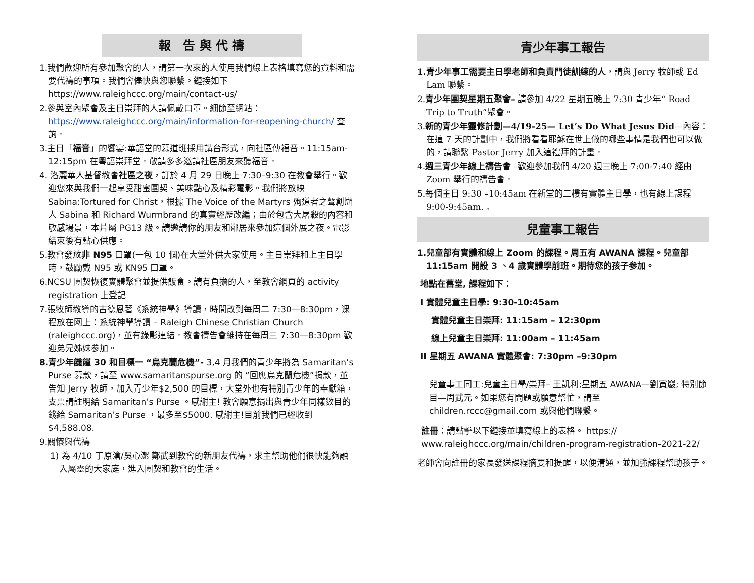報　告 與 代 禱
1.我們歡迎所有參加聚會的人，請第一次來的人使用我們線上表格填寫您的資料和需要代禱的事項。我們會儘快與您聯繫。鏈接如下 https://www.raleighccc.org/main/contact-us/
2.參與室內聚會及主日崇拜的人請佩戴口罩。細節至網站： https://www.raleighccc.org/main/information-for-reopening-church/ 查詢。
3.主日「福音」的饗宴:華語堂的慕道班採用講台形式，向社區傳福音。11:15am-12:15pm 在粵語崇拜堂。敬請多多邀請社區朋友來聽福音。
4. 洛麗華人基督教會社區之夜，訂於 4 月 29 日晚上 7:30–9:30 在教會舉行。歡迎您來與我們一起享受甜蜜團契、美味點心及精彩電影。我們將放映 Sabina:Tortured for Christ，根據 The Voice of the Martyrs 殉道者之聲創辦人 Sabina 和 Richard Wurmbrand 的真實經歷改編；由於包含大屠殺的內容和敏感場景，本片屬 PG13 級。請邀請你的朋友和鄰居來參加這個外展之夜。電影結束後有點心供應。
5.教會發放非 N95 口罩(一包 10 個)在大堂外供大家使用。主日崇拜和上主日學時，鼓勵戴 N95 或 KN95 口罩。
6.NCSU 團契恢復實體聚會並提供飯食。請有負擔的人，至教會網頁的 activity registration 上登記
7.張牧師教導的古德恩著《系統神學》導讀，時間改到每周二 7:30—8:30pm，课程放在网上：系統神學導讀 – Raleigh Chinese Christian Church (raleighccc.org)，並有錄影連結。教會禱告會維持在每周三 7:30—8:30pm 歡迎弟兄姊妹参加。
8.青少年饑饉 30 和目標一 “烏克蘭危機”- 3,4 月我們的青少年將為 Samaritan’s Purse 募款，請至 www.samaritanspurse.org 的 “回應烏克蘭危機”捐款，並告知 Jerry 牧師，加入青少年$2,500 的目標，大堂外也有特別青少年的奉獻箱，支票請註明給 Samaritan’s Purse 。感謝主! 教會願意捐出與青少年同樣數目的錢給 Samaritan’s Purse ，最多至$5000. 感謝主!目前我們已經收到$4,588.08.
9.關懷與代禱
1) 為 4/10 丁原滄/吳心潔 鄭武到教會的新朋友代禱，求主幫助他們很快能夠融入屬靈的大家庭，進入團契和教會的生活。
青少年事工報告
1.青少年事工需要主日學老師和負責門徒訓練的人，請與 Jerry 牧師或 Ed Lam 聯繫。
2.青少年團契星期五聚會– 請參加 4/22 星期五晚上 7:30 青少年“ Road Trip to Truth”聚會。
3.新的青少年靈修計劃—4/19-25— Let’s Do What Jesus Did—內容：在這 7 天的計劃中，我們將看看耶穌在世上做的哪些事情是我們也可以做的，請聯繫 Pastor Jerry 加入這禮拜的計畫。
4.週三青少年線上禱告會 –歡迎參加我們 4/20 週三晚上 7:00-7:40 經由 Zoom 舉行的禱告會。
5.每個主日 9:30 –10:45am 在新堂的二樓有實體主日學，也有線上課程 9:00-9:45am. 。
兒童事工報告
1.兒童部有實體和線上 Zoom 的課程。周五有 AWANA 課程。兒童部 11:15am 開設 3 、4 歲實體學前班。期待您的孩子参加。
地點在舊堂, 課程如下：
I 實體兒童主日學: 9:30-10:45am
實體兒童主日崇拜: 11:15am – 12:30pm
線上兒童主日崇拜: 11:00am – 11:45am
II 星期五 AWANA 實體聚會: 7:30pm –9:30pm
兒童事工同工:兒童主日學/崇拜– 王凱利;星期五 AWANA—劉寅巖; 特別節目—周武元。如果您有問題或願意幫忙，請至 children.rccc@gmail.com 或與他們聯繫。
註冊：請點擊以下鏈接並填寫線上的表格。 https:// www.raleighccc.org/main/children-program-registration-2021-22/
老師會向註冊的家長發送課程摘要和提醒，以便溝通，並加強課程幫助孩子。